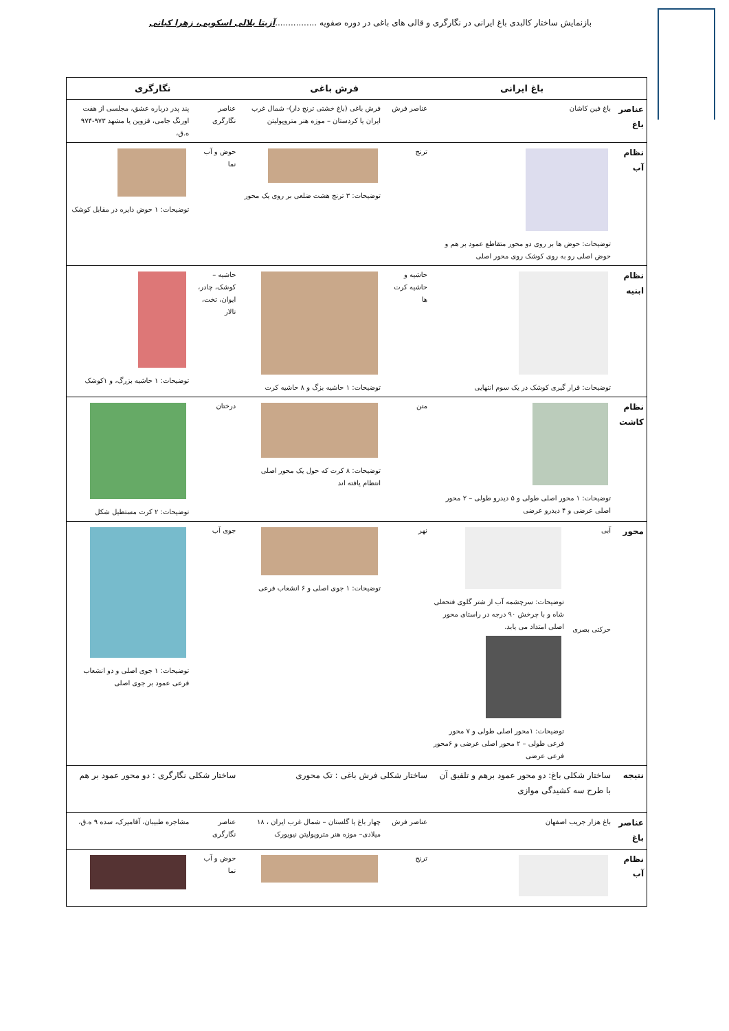بازنمایش ساختار کالبدی باغ ایرانی در نگارگری و قالی های باغی در دوره صفویه ................آزیتا بلالی اسکویی، زهرا کیانی
| | باغ ایرانی | | فرش باغی | | نگارگری | |
| --- | --- | --- | --- | --- | --- | --- |
| عناصر باغ | باغ فین کاشان | | عناصر فرش | فرش باغی (باغ خشتی ترنج دار)- شمال غرب ایران یا کردستان – موزه هنر متروپولیتن | عناصر نگارگری | پند پدر درباره عشق، مجلسی از هفت اورنگ جامی، قزوین یا مشهد ۹۷۳-۹۷۴ ه.ق، |
| نظام آب | توضیحات: حوض ها بر روی دو محور متقاطع عمود بر هم و حوض اصلی رو به روی کوشک روی محور اصلی | | ترنج | توضیحات: ۳ ترنج هشت ضلعی بر روی یک محور | حوض و آب نما | توضیحات: ۱ حوض دایره در مقابل کوشک |
| نظام ابنیه | توضیحات: قرار گیری کوشک در یک سوم انتهایی | | حاشیه و حاشیه کرت ها | توضیحات: ۱ حاشیه بزگ و ۸ حاشیه کرت | حاشیه – کوشک، چادر، ایوان، تخت، تالار | توضیحات: ۱ حاشیه بزرگ، و ۱کوشک |
| نظام کاشت | توضیحات: ۱ محور اصلی طولی و ۵ دیدرو طولی – ۲ محور اصلی عرضی و ۴ دیدرو عرضی | | متن | توضیحات: ۸ کرت که حول یک محور اصلی انتظام یافته اند | درختان | توضیحات: ۲ کرت مستطیل شکل |
| محور | آبی حرکتی بصری | توضیحات: سرچشمه آب از شتر گلوی فتحعلی شاه و با چرخش ۹۰ درجه در راستای محور اصلی امتداد می یابد. توضیحات: ۱محور اصلی طولی و ۷ محور فرعی طولی – ۲ محور اصلی عرضی و ۶محور فرعی عرضی | نهر | توضیحات: ۱ جوی اصلی و ۶ انشعاب فرعی | جوی آب | توضیحات: ۱ جوی اصلی و دو انشعاب فرعی عمود بر جوی اصلی |
| نتیجه | ساختار شکلی باغ: دو محور عمود برهم و تلفیق آن با طرح سه کشیدگی موازی | | ساختار شکلی فرش باغی : تک محوری | | ساختار شکلی نگارگری : دو محور عمود بر هم | |
| عناصر باغ | باغ هزار جریب اصفهان | | عناصر فرش | چهار باغ یا گلستان – شمال غرب ایران ، ۱۸ میلادی– موزه هنر متروپولیتن نیویورک | عناصر نگارگری | مشاجره طبیبان، آقامیرک، سده ۹ ه.ق، |
| نظام آب | | | ترنج | | حوض و آب نما | |